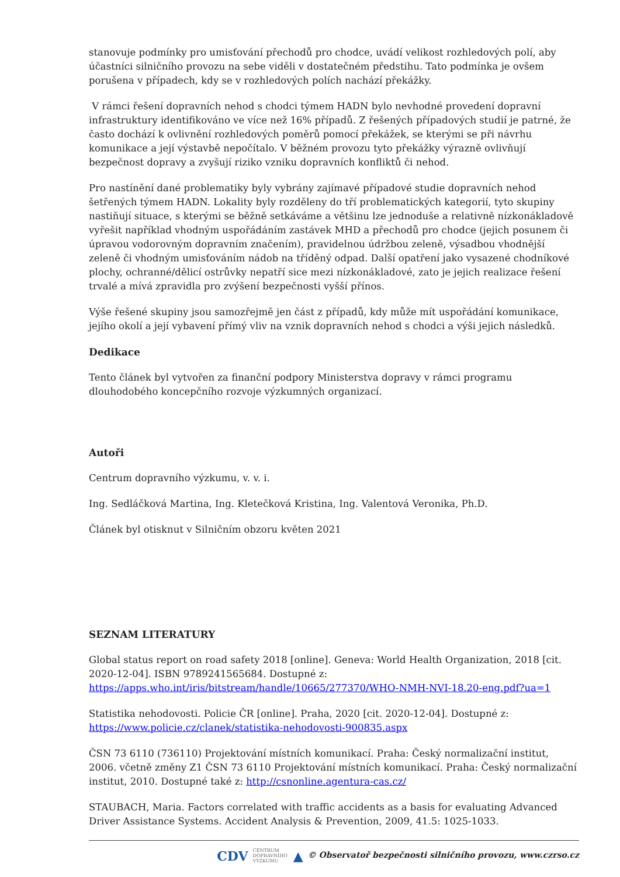stanovuje podmínky pro umisťování přechodů pro chodce, uvádí velikost rozhledových polí, aby účastníci silničního provozu na sebe viděli v dostatečném předstihu. Tato podmínka je ovšem porušena v případech, kdy se v rozhledových polích nachází překážky.
V rámci řešení dopravních nehod s chodci týmem HADN bylo nevhodné provedení dopravní infrastruktury identifikováno ve více než 16% případů. Z řešených případových studií je patrné, že často dochází k ovlivnění rozhledových poměrů pomocí překážek, se kterými se při návrhu komunikace a její výstavbě nepočítalo. V běžném provozu tyto překážky výrazně ovlivňují bezpečnost dopravy a zvyšují riziko vzniku dopravních konfliktů či nehod.
Pro nastínění dané problematiky byly vybrány zajímavé případové studie dopravních nehod šetřených týmem HADN. Lokality byly rozděleny do tří problematických kategorií, tyto skupiny nastiňují situace, s kterými se běžně setkáváme a většinu lze jednoduše a relativně nízkonákladově vyřešit například vhodným uspořádáním zastávek MHD a přechodů pro chodce (jejich posunem či úpravou vodorovným dopravním značením), pravidelnou údržbou zeleně, výsadbou vhodnější zeleně či vhodným umisťováním nádob na tříděný odpad. Další opatření jako vysazené chodníkové plochy, ochranné/dělicí ostrůvky nepatří sice mezi nízkonákladové, zato je jejich realizace řešení trvalé a mívá zpravidla pro zvýšení bezpečnosti vyšší přínos.
Výše řešené skupiny jsou samozřejmě jen část z případů, kdy může mít uspořádání komunikace, jejího okolí a její vybavení přímý vliv na vznik dopravních nehod s chodci a výši jejich následků.
Dedikace
Tento článek byl vytvořen za finanční podpory Ministerstva dopravy v rámci programu dlouhodobého koncepčního rozvoje výzkumných organizací.
Autoři
Centrum dopravního výzkumu, v. v. i.
Ing. Sedláčková Martina, Ing. Kletečková Kristina, Ing. Valentová Veronika, Ph.D.
Článek byl otisknut v Silničním obzoru květen 2021
SEZNAM LITERATURY
Global status report on road safety 2018 [online]. Geneva: World Health Organization, 2018 [cit. 2020-12-04]. ISBN 9789241565684. Dostupné z: https://apps.who.int/iris/bitstream/handle/10665/277370/WHO-NMH-NVI-18.20-eng.pdf?ua=1
Statistika nehodovosti. Policie ČR [online]. Praha, 2020 [cit. 2020-12-04]. Dostupné z: https://www.policie.cz/clanek/statistika-nehodovosti-900835.aspx
ČSN 73 6110 (736110) Projektování místních komunikací. Praha: Český normalizační institut, 2006. včetně změny Z1 ČSN 73 6110 Projektování místních komunikací. Praha: Český normalizační institut, 2010. Dostupné také z: http://csnonline.agentura-cas.cz/
STAUBACH, Maria. Factors correlated with traffic accidents as a basis for evaluating Advanced Driver Assistance Systems. Accident Analysis & Prevention, 2009, 41.5: 1025-1033.
CDV CENTRUM
DOPRAVNÍHO
VÝZKUMU ▲ © Observatoř bezpečnosti silničního provozu, www.czrso.cz